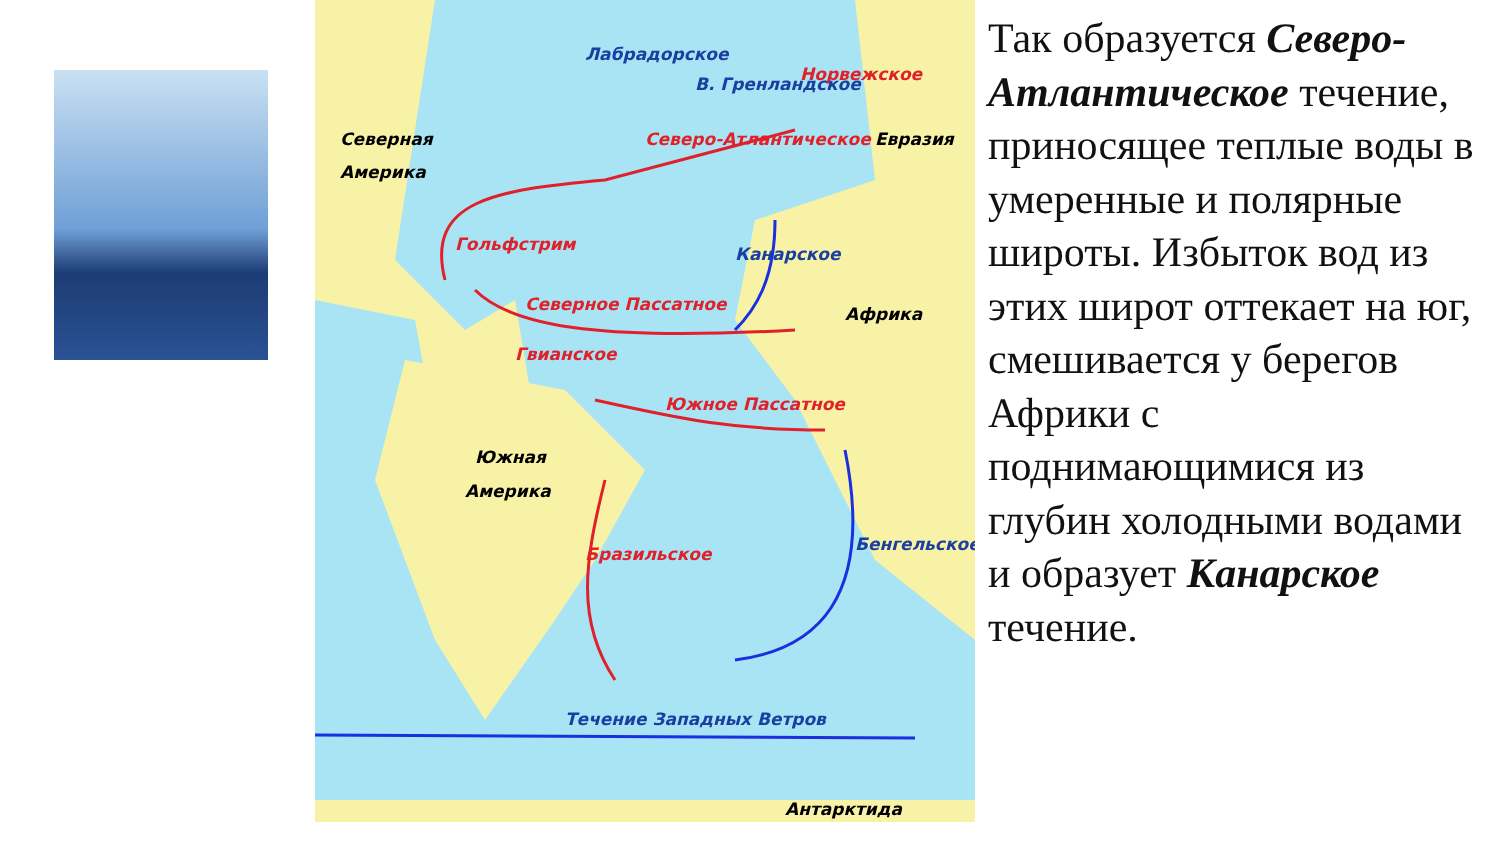Северная
Америка
Евразия
Африка
Южная
Америка
Антарктида
Гольфстрим
Северо-Атлантическое
Норвежское
Северное Пассатное
Гвианское
Южное Пассатное
Бразильское
Лабрадорское
В. Гренландское
Канарское
Бенгельское
Течение Западных Ветров
Так образуется Северо-Атлантическое течение, приносящее теплые воды в умеренные и полярные широты. Избыток вод из этих широт оттекает на юг, смешивается у берегов Африки с поднимающимися из глубин холодными водами и образует Канарское течение.